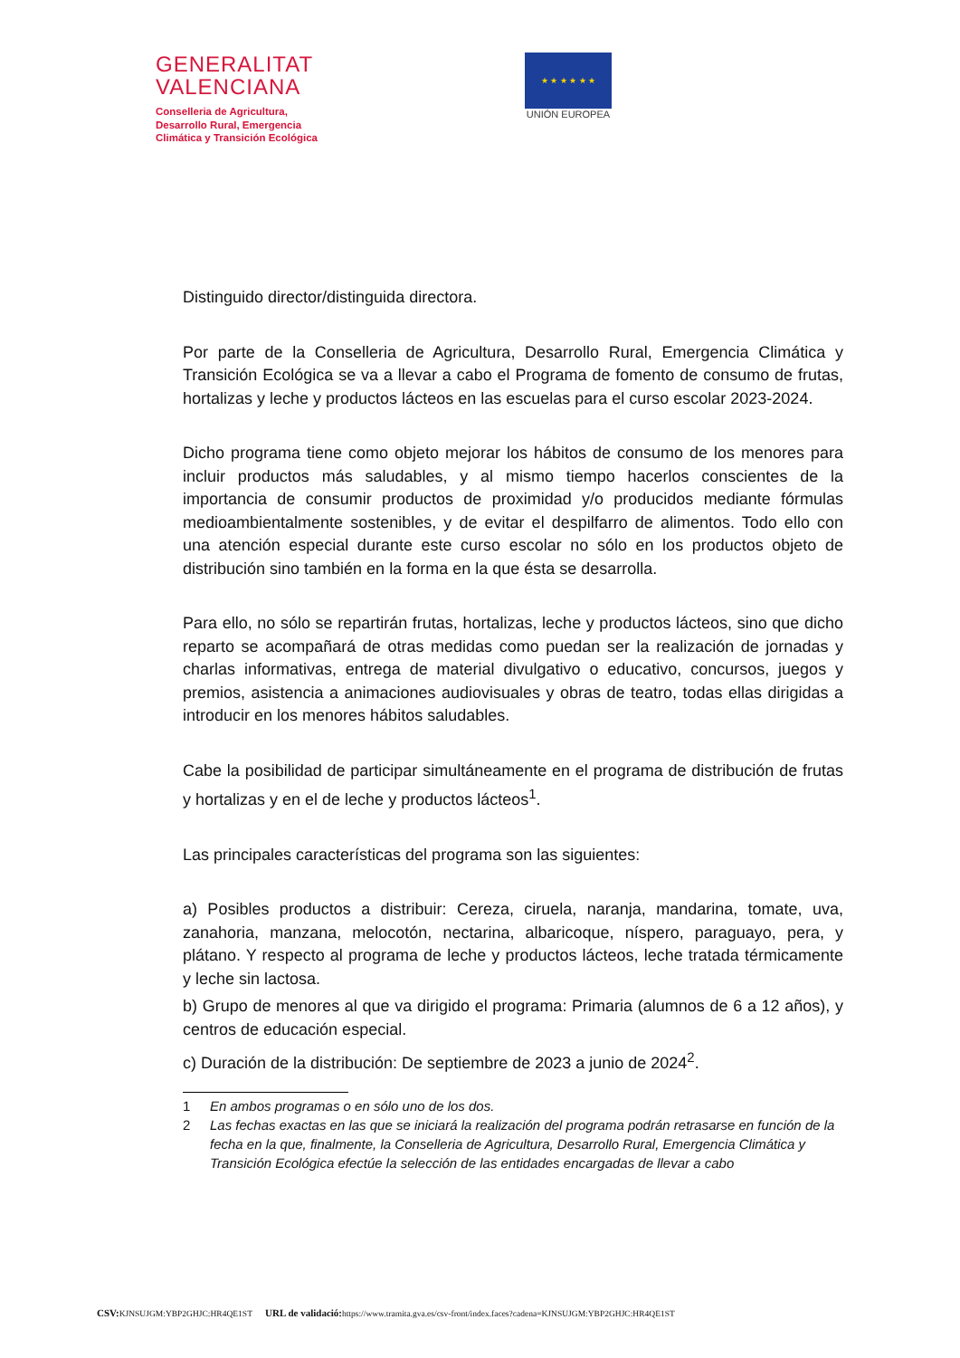GENERALITAT
VALENCIANA
Conselleria de Agricultura,
Desarrollo Rural, Emergencia
Climática y Transición Ecológica
★ ★ ★ ★ ★ ★
UNIÓN EUROPEA
Distinguido director/distinguida directora.
Por parte de la Conselleria de Agricultura, Desarrollo Rural, Emergencia Climática y Transición Ecológica se va a llevar a cabo el Programa de fomento de consumo de frutas, hortalizas y leche y productos lácteos en las escuelas para el curso escolar 2023-2024.
Dicho programa tiene como objeto mejorar los hábitos de consumo de los menores para incluir productos más saludables, y al mismo tiempo hacerlos conscientes de la importancia de consumir productos de proximidad y/o producidos mediante fórmulas medioambientalmente sostenibles, y de evitar el despilfarro de alimentos. Todo ello con una atención especial durante este curso escolar no sólo en los productos objeto de distribución sino también en la forma en la que ésta se desarrolla.
Para ello, no sólo se repartirán frutas, hortalizas, leche y productos lácteos, sino que dicho reparto se acompañará de otras medidas como puedan ser la realización de jornadas y charlas informativas, entrega de material divulgativo o educativo, concursos, juegos y premios, asistencia a animaciones audiovisuales y obras de teatro, todas ellas dirigidas a introducir en los menores hábitos saludables.
Cabe la posibilidad de participar simultáneamente en el programa de distribución de frutas y hortalizas y en el de leche y productos lácteos<sup>1</sup>.
Las principales características del programa son las siguientes:
a) Posibles productos a distribuir: Cereza, ciruela, naranja, mandarina, tomate, uva, zanahoria, manzana, melocotón, nectarina, albaricoque, níspero, paraguayo, pera, y plátano. Y respecto al programa de leche y productos lácteos, leche tratada térmicamente y leche sin lactosa.
b) Grupo de menores al que va dirigido el programa: Primaria (alumnos de 6 a 12 años), y centros de educación especial.
c) Duración de la distribución: De septiembre de 2023 a junio de 2024<sup>2</sup>.
1 En ambos programas o en sólo uno de los dos.
2 Las fechas exactas en las que se iniciará la realización del programa podrán retrasarse en función de la fecha en la que, finalmente, la Conselleria de Agricultura, Desarrollo Rural, Emergencia Climática y Transición Ecológica efectúe la selección de las entidades encargadas de llevar a cabo
CSV: KJNSUJGM:YBP2GHJC:HR4QE1ST URL de validació: https://www.tramita.gva.es/csv-front/index.faces?cadena=KJNSUJGM:YBP2GHJC:HR4QE1ST